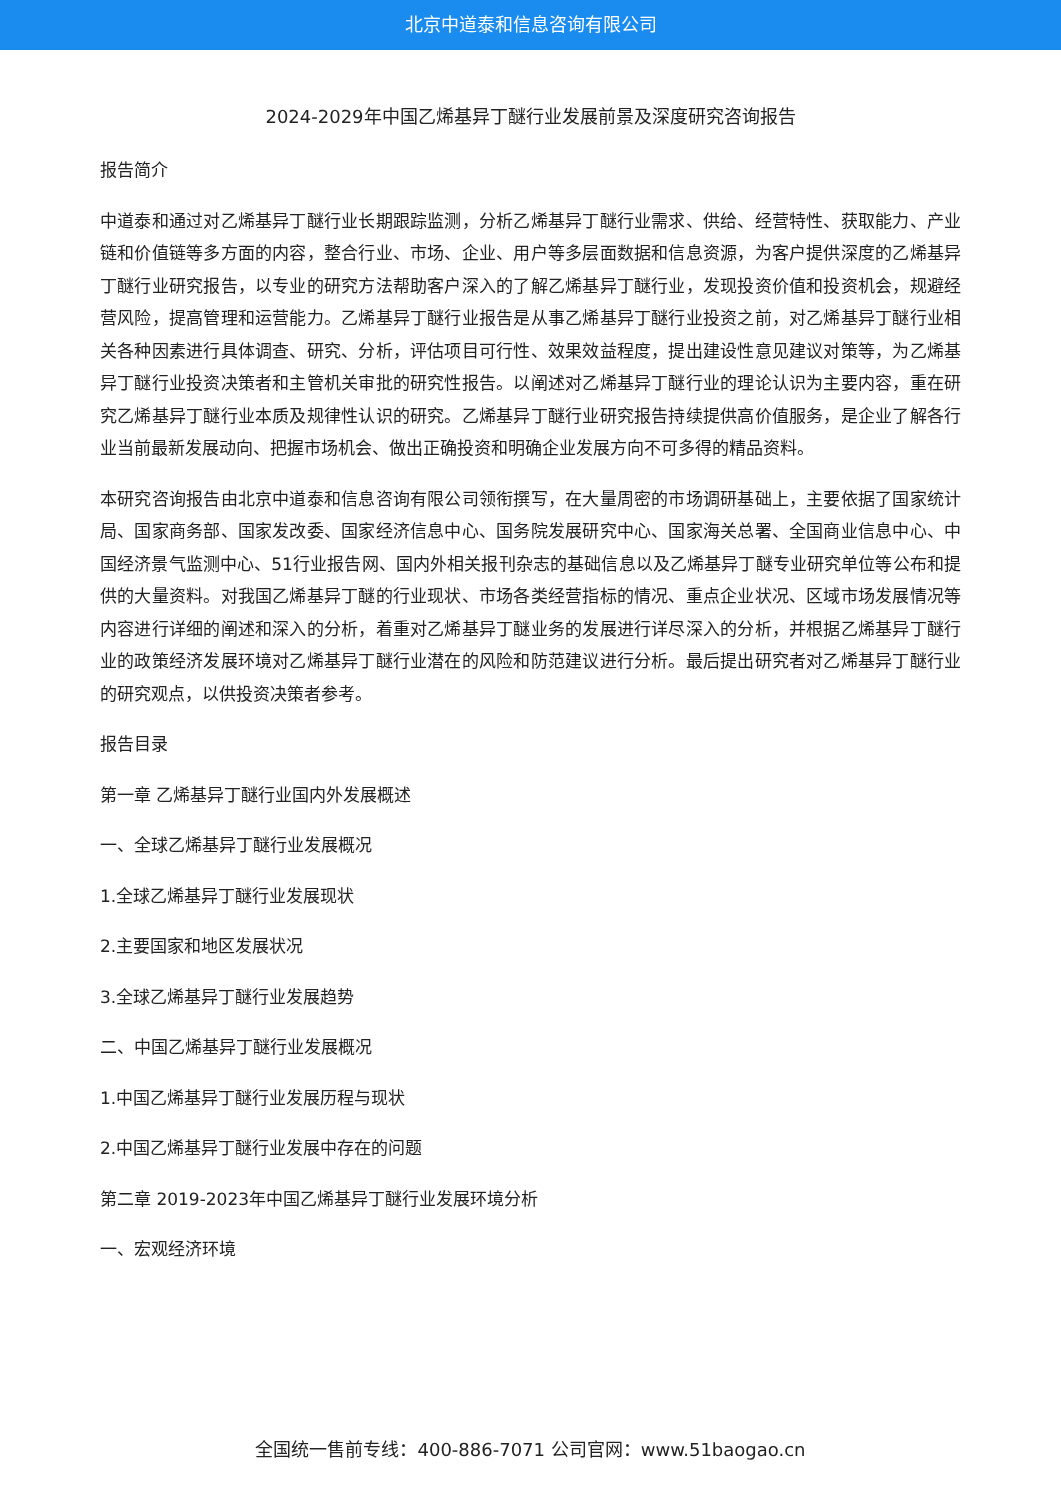北京中道泰和信息咨询有限公司
2024-2029年中国乙烯基异丁醚行业发展前景及深度研究咨询报告
报告简介
中道泰和通过对乙烯基异丁醚行业长期跟踪监测，分析乙烯基异丁醚行业需求、供给、经营特性、获取能力、产业链和价值链等多方面的内容，整合行业、市场、企业、用户等多层面数据和信息资源，为客户提供深度的乙烯基异丁醚行业研究报告，以专业的研究方法帮助客户深入的了解乙烯基异丁醚行业，发现投资价值和投资机会，规避经营风险，提高管理和运营能力。乙烯基异丁醚行业报告是从事乙烯基异丁醚行业投资之前，对乙烯基异丁醚行业相关各种因素进行具体调查、研究、分析，评估项目可行性、效果效益程度，提出建设性意见建议对策等，为乙烯基异丁醚行业投资决策者和主管机关审批的研究性报告。以阐述对乙烯基异丁醚行业的理论认识为主要内容，重在研究乙烯基异丁醚行业本质及规律性认识的研究。乙烯基异丁醚行业研究报告持续提供高价值服务，是企业了解各行业当前最新发展动向、把握市场机会、做出正确投资和明确企业发展方向不可多得的精品资料。
本研究咨询报告由北京中道泰和信息咨询有限公司领衔撰写，在大量周密的市场调研基础上，主要依据了国家统计局、国家商务部、国家发改委、国家经济信息中心、国务院发展研究中心、国家海关总署、全国商业信息中心、中国经济景气监测中心、51行业报告网、国内外相关报刊杂志的基础信息以及乙烯基异丁醚专业研究单位等公布和提供的大量资料。对我国乙烯基异丁醚的行业现状、市场各类经营指标的情况、重点企业状况、区域市场发展情况等内容进行详细的阐述和深入的分析，着重对乙烯基异丁醚业务的发展进行详尽深入的分析，并根据乙烯基异丁醚行业的政策经济发展环境对乙烯基异丁醚行业潜在的风险和防范建议进行分析。最后提出研究者对乙烯基异丁醚行业的研究观点，以供投资决策者参考。
报告目录
第一章 乙烯基异丁醚行业国内外发展概述
一、全球乙烯基异丁醚行业发展概况
1.全球乙烯基异丁醚行业发展现状
2.主要国家和地区发展状况
3.全球乙烯基异丁醚行业发展趋势
二、中国乙烯基异丁醚行业发展概况
1.中国乙烯基异丁醚行业发展历程与现状
2.中国乙烯基异丁醚行业发展中存在的问题
第二章 2019-2023年中国乙烯基异丁醚行业发展环境分析
一、宏观经济环境
全国统一售前专线：400-886-7071 公司官网：www.51baogao.cn